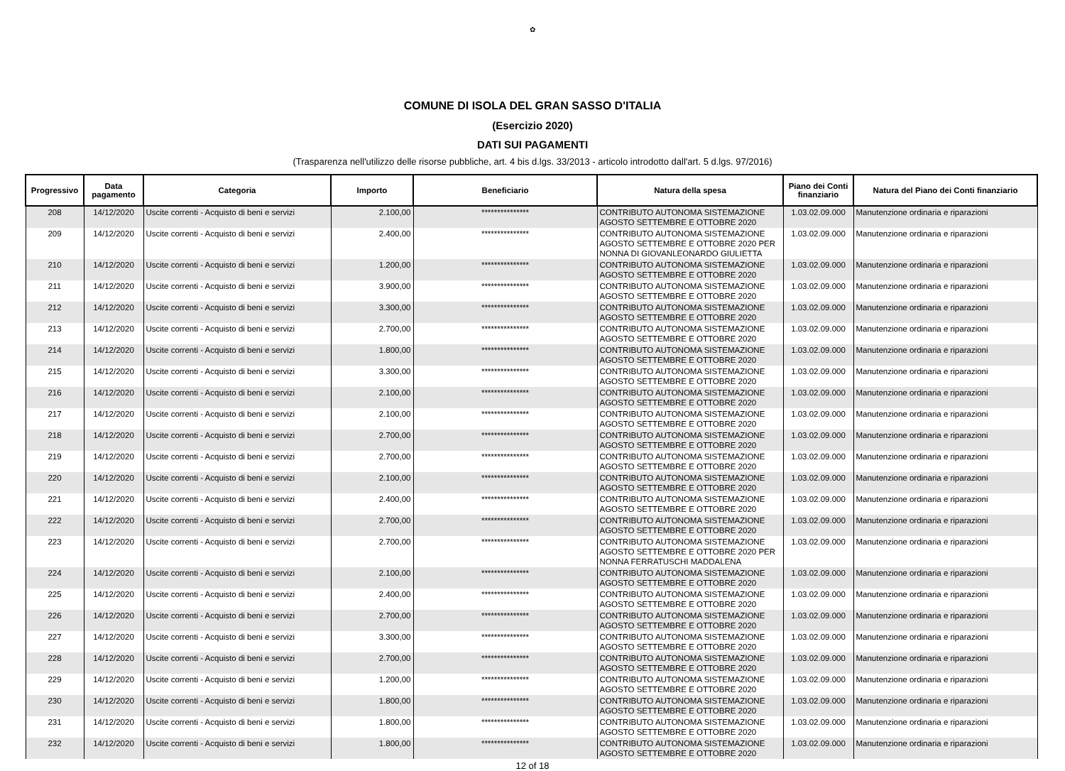✿
COMUNE DI ISOLA DEL GRAN SASSO D'ITALIA
(Esercizio 2020)
DATI SUI PAGAMENTI
(Trasparenza nell'utilizzo delle risorse pubbliche, art. 4 bis d.lgs. 33/2013 - articolo introdotto dall'art. 5 d.lgs. 97/2016)
| Progressivo | Data pagamento | Categoria | Importo | Beneficiario | Natura della spesa | Piano dei Conti finanziario | Natura del Piano dei Conti finanziario |
| --- | --- | --- | --- | --- | --- | --- | --- |
| 208 | 14/12/2020 | Uscite correnti - Acquisto di beni e servizi | 2.100,00 | *************** | CONTRIBUTO AUTONOMA SISTEMAZIONE AGOSTO SETTEMBRE E OTTOBRE 2020 | 1.03.02.09.000 | Manutenzione ordinaria e riparazioni |
| 209 | 14/12/2020 | Uscite correnti - Acquisto di beni e servizi | 2.400,00 | *************** | CONTRIBUTO AUTONOMA SISTEMAZIONE AGOSTO SETTEMBRE E OTTOBRE 2020 PER NONNA DI GIOVANLEONARDO GIULIETTA | 1.03.02.09.000 | Manutenzione ordinaria e riparazioni |
| 210 | 14/12/2020 | Uscite correnti - Acquisto di beni e servizi | 1.200,00 | *************** | CONTRIBUTO AUTONOMA SISTEMAZIONE AGOSTO SETTEMBRE E OTTOBRE 2020 | 1.03.02.09.000 | Manutenzione ordinaria e riparazioni |
| 211 | 14/12/2020 | Uscite correnti - Acquisto di beni e servizi | 3.900,00 | *************** | CONTRIBUTO AUTONOMA SISTEMAZIONE AGOSTO SETTEMBRE E OTTOBRE 2020 | 1.03.02.09.000 | Manutenzione ordinaria e riparazioni |
| 212 | 14/12/2020 | Uscite correnti - Acquisto di beni e servizi | 3.300,00 | *************** | CONTRIBUTO AUTONOMA SISTEMAZIONE AGOSTO SETTEMBRE E OTTOBRE 2020 | 1.03.02.09.000 | Manutenzione ordinaria e riparazioni |
| 213 | 14/12/2020 | Uscite correnti - Acquisto di beni e servizi | 2.700,00 | *************** | CONTRIBUTO AUTONOMA SISTEMAZIONE AGOSTO SETTEMBRE E OTTOBRE 2020 | 1.03.02.09.000 | Manutenzione ordinaria e riparazioni |
| 214 | 14/12/2020 | Uscite correnti - Acquisto di beni e servizi | 1.800,00 | *************** | CONTRIBUTO AUTONOMA SISTEMAZIONE AGOSTO SETTEMBRE E OTTOBRE 2020 | 1.03.02.09.000 | Manutenzione ordinaria e riparazioni |
| 215 | 14/12/2020 | Uscite correnti - Acquisto di beni e servizi | 3.300,00 | *************** | CONTRIBUTO AUTONOMA SISTEMAZIONE AGOSTO SETTEMBRE E OTTOBRE 2020 | 1.03.02.09.000 | Manutenzione ordinaria e riparazioni |
| 216 | 14/12/2020 | Uscite correnti - Acquisto di beni e servizi | 2.100,00 | *************** | CONTRIBUTO AUTONOMA SISTEMAZIONE AGOSTO SETTEMBRE E OTTOBRE 2020 | 1.03.02.09.000 | Manutenzione ordinaria e riparazioni |
| 217 | 14/12/2020 | Uscite correnti - Acquisto di beni e servizi | 2.100,00 | *************** | CONTRIBUTO AUTONOMA SISTEMAZIONE AGOSTO SETTEMBRE E OTTOBRE 2020 | 1.03.02.09.000 | Manutenzione ordinaria e riparazioni |
| 218 | 14/12/2020 | Uscite correnti - Acquisto di beni e servizi | 2.700,00 | *************** | CONTRIBUTO AUTONOMA SISTEMAZIONE AGOSTO SETTEMBRE E OTTOBRE 2020 | 1.03.02.09.000 | Manutenzione ordinaria e riparazioni |
| 219 | 14/12/2020 | Uscite correnti - Acquisto di beni e servizi | 2.700,00 | *************** | CONTRIBUTO AUTONOMA SISTEMAZIONE AGOSTO SETTEMBRE E OTTOBRE 2020 | 1.03.02.09.000 | Manutenzione ordinaria e riparazioni |
| 220 | 14/12/2020 | Uscite correnti - Acquisto di beni e servizi | 2.100,00 | *************** | CONTRIBUTO AUTONOMA SISTEMAZIONE AGOSTO SETTEMBRE E OTTOBRE 2020 | 1.03.02.09.000 | Manutenzione ordinaria e riparazioni |
| 221 | 14/12/2020 | Uscite correnti - Acquisto di beni e servizi | 2.400,00 | *************** | CONTRIBUTO AUTONOMA SISTEMAZIONE AGOSTO SETTEMBRE E OTTOBRE 2020 | 1.03.02.09.000 | Manutenzione ordinaria e riparazioni |
| 222 | 14/12/2020 | Uscite correnti - Acquisto di beni e servizi | 2.700,00 | *************** | CONTRIBUTO AUTONOMA SISTEMAZIONE AGOSTO SETTEMBRE E OTTOBRE 2020 | 1.03.02.09.000 | Manutenzione ordinaria e riparazioni |
| 223 | 14/12/2020 | Uscite correnti - Acquisto di beni e servizi | 2.700,00 | *************** | CONTRIBUTO AUTONOMA SISTEMAZIONE AGOSTO SETTEMBRE E OTTOBRE 2020 PER NONNA FERRATUSCHI MADDALENA | 1.03.02.09.000 | Manutenzione ordinaria e riparazioni |
| 224 | 14/12/2020 | Uscite correnti - Acquisto di beni e servizi | 2.100,00 | *************** | CONTRIBUTO AUTONOMA SISTEMAZIONE AGOSTO SETTEMBRE E OTTOBRE 2020 | 1.03.02.09.000 | Manutenzione ordinaria e riparazioni |
| 225 | 14/12/2020 | Uscite correnti - Acquisto di beni e servizi | 2.400,00 | *************** | CONTRIBUTO AUTONOMA SISTEMAZIONE AGOSTO SETTEMBRE E OTTOBRE 2020 | 1.03.02.09.000 | Manutenzione ordinaria e riparazioni |
| 226 | 14/12/2020 | Uscite correnti - Acquisto di beni e servizi | 2.700,00 | *************** | CONTRIBUTO AUTONOMA SISTEMAZIONE AGOSTO SETTEMBRE E OTTOBRE 2020 | 1.03.02.09.000 | Manutenzione ordinaria e riparazioni |
| 227 | 14/12/2020 | Uscite correnti - Acquisto di beni e servizi | 3.300,00 | *************** | CONTRIBUTO AUTONOMA SISTEMAZIONE AGOSTO SETTEMBRE E OTTOBRE 2020 | 1.03.02.09.000 | Manutenzione ordinaria e riparazioni |
| 228 | 14/12/2020 | Uscite correnti - Acquisto di beni e servizi | 2.700,00 | *************** | CONTRIBUTO AUTONOMA SISTEMAZIONE AGOSTO SETTEMBRE E OTTOBRE 2020 | 1.03.02.09.000 | Manutenzione ordinaria e riparazioni |
| 229 | 14/12/2020 | Uscite correnti - Acquisto di beni e servizi | 1.200,00 | *************** | CONTRIBUTO AUTONOMA SISTEMAZIONE AGOSTO SETTEMBRE E OTTOBRE 2020 | 1.03.02.09.000 | Manutenzione ordinaria e riparazioni |
| 230 | 14/12/2020 | Uscite correnti - Acquisto di beni e servizi | 1.800,00 | *************** | CONTRIBUTO AUTONOMA SISTEMAZIONE AGOSTO SETTEMBRE E OTTOBRE 2020 | 1.03.02.09.000 | Manutenzione ordinaria e riparazioni |
| 231 | 14/12/2020 | Uscite correnti - Acquisto di beni e servizi | 1.800,00 | *************** | CONTRIBUTO AUTONOMA SISTEMAZIONE AGOSTO SETTEMBRE E OTTOBRE 2020 | 1.03.02.09.000 | Manutenzione ordinaria e riparazioni |
| 232 | 14/12/2020 | Uscite correnti - Acquisto di beni e servizi | 1.800,00 | *************** | CONTRIBUTO AUTONOMA SISTEMAZIONE AGOSTO SETTEMBRE E OTTOBRE 2020 | 1.03.02.09.000 | Manutenzione ordinaria e riparazioni |
12 of 18